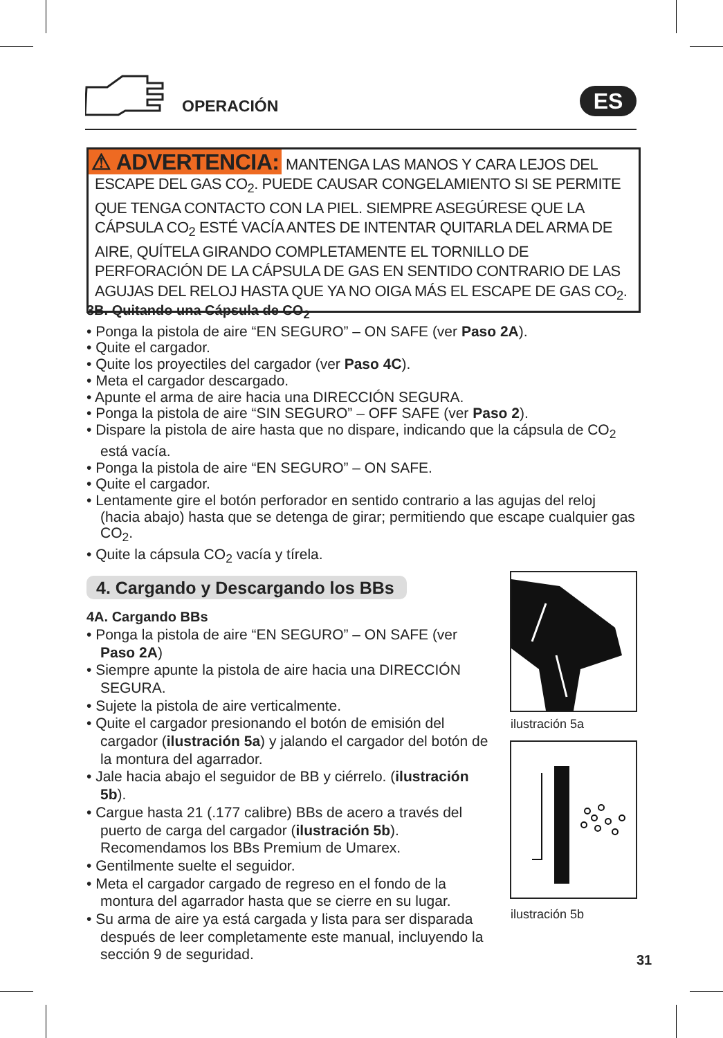OPERACIÓN ES
⚠ ADVERTENCIA: MANTENGA LAS MANOS Y CARA LEJOS DEL ESCAPE DEL GAS CO<sub>2</sub>. PUEDE CAUSAR CONGELAMIENTO SI SE PERMITE QUE TENGA CONTACTO CON LA PIEL. SIEMPRE ASEGÚRESE QUE LA CÁPSULA CO<sub>2</sub> ESTÉ VACÍA ANTES DE INTENTAR QUITARLA DEL ARMA DE AIRE, QUÍTELA GIRANDO COMPLETAMENTE EL TORNILLO DE PERFORACIÓN DE LA CÁPSULA DE GAS EN SENTIDO CONTRARIO DE LAS AGUJAS DEL RELOJ HASTA QUE YA NO OIGA MÁS EL ESCAPE DE GAS CO<sub>2</sub>.
3B. Quitando una Cápsula de CO<sub>2</sub>
• Ponga la pistola de aire “EN SEGURO” – ON SAFE (ver Paso 2A).
• Quite el cargador.
• Quite los proyectiles del cargador (ver Paso 4C).
• Meta el cargador descargado.
• Apunte el arma de aire hacia una DIRECCIÓN SEGURA.
• Ponga la pistola de aire “SIN SEGURO” – OFF SAFE (ver Paso 2).
• Dispare la pistola de aire hasta que no dispare, indicando que la cápsula de CO<sub>2</sub> está vacía.
• Ponga la pistola de aire “EN SEGURO” – ON SAFE.
• Quite el cargador.
• Lentamente gire el botón perforador en sentido contrario a las agujas del reloj (hacia abajo) hasta que se detenga de girar; permitiendo que escape cualquier gas CO<sub>2</sub>.
• Quite la cápsula CO<sub>2</sub> vacía y tírela.
4. Cargando y Descargando los BBs
4A. Cargando BBs
• Ponga la pistola de aire “EN SEGURO” – ON SAFE (ver Paso 2A)
• Siempre apunte la pistola de aire hacia una DIRECCIÓN SEGURA.
• Sujete la pistola de aire verticalmente.
• Quite el cargador presionando el botón de emisión del cargador (ilustración 5a) y jalando el cargador del botón de la montura del agarrador.
• Jale hacia abajo el seguidor de BB y ciérrelo. (ilustración 5b).
• Cargue hasta 21 (.177 calibre) BBs de acero a través del puerto de carga del cargador (ilustración 5b). Recomendamos los BBs Premium de Umarex.
• Gentilmente suelte el seguidor.
• Meta el cargador cargado de regreso en el fondo de la montura del agarrador hasta que se cierre en su lugar.
• Su arma de aire ya está cargada y lista para ser disparada después de leer completamente este manual, incluyendo la sección 9 de seguridad.
ilustración 5a
ilustración 5b
31